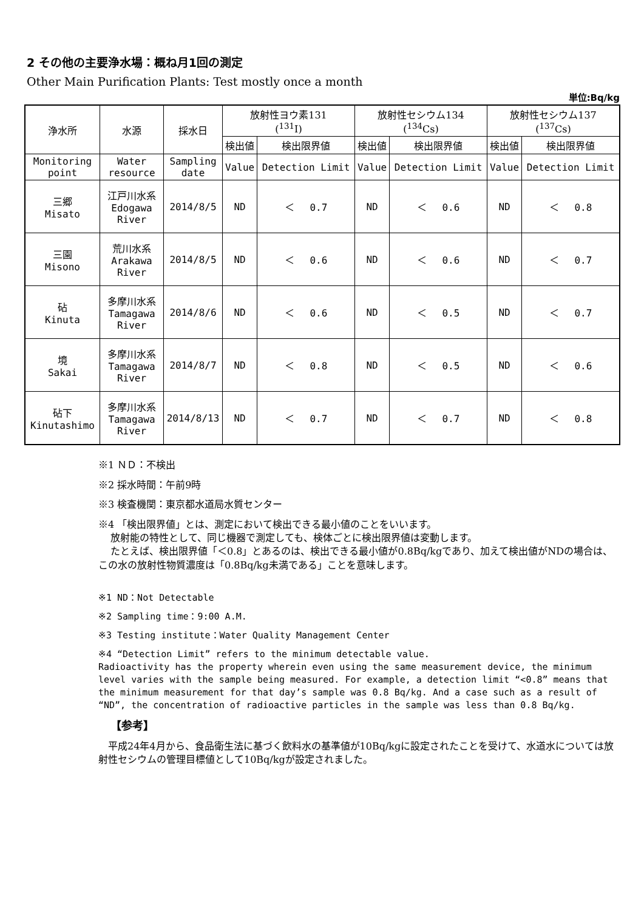2 その他の主要浄水場：概ね月1回の測定
Other Main Purification Plants: Test mostly once a month
単位:Bq/kg
| 浄水所 | 水源 | 採水日 | 放射性ヨウ素131 (<sup>131</sup>I) | | 放射性セシウム134 (<sup>134</sup>Cs) | | 放射性セシウム137 (<sup>137</sup>Cs) | |
| --- | --- | --- | --- | --- | --- | --- | --- | --- |
| | | | 検出値 | 検出限界値 | 検出値 | 検出限界値 | 検出値 | 検出限界値 |
| Monitoring point | Water resource | Sampling date | Value | Detection Limit | Value | Detection Limit | Value | Detection Limit |
| 三郷 Misato | 江戸川水系 Edogawa River | 2014/8/5 | ND | ＜ 0.7 | ND | ＜ 0.6 | ND | ＜ 0.8 |
| 三園 Misono | 荒川水系 Arakawa River | 2014/8/5 | ND | ＜ 0.6 | ND | ＜ 0.6 | ND | ＜ 0.7 |
| 砧 Kinuta | 多摩川水系 Tamagawa River | 2014/8/6 | ND | ＜ 0.6 | ND | ＜ 0.5 | ND | ＜ 0.7 |
| 境 Sakai | 多摩川水系 Tamagawa River | 2014/8/7 | ND | ＜ 0.8 | ND | ＜ 0.5 | ND | ＜ 0.6 |
| 砧下 Kinutashimo | 多摩川水系 Tamagawa River | 2014/8/13 | ND | ＜ 0.7 | ND | ＜ 0.7 | ND | ＜ 0.8 |
※1 ＮＤ：不検出
※2 採水時間：午前9時
※3 検査機関：東京都水道局水質センター
※4 「検出限界値」とは、測定において検出できる最小値のことをいいます。
放射能の特性として、同じ機器で測定しても、検体ごとに検出限界値は変動します。
たとえば、検出限界値「＜0.8」とあるのは、検出できる最小値が0.8Bq/kgであり、加えて検出値がNDの場合は、この水の放射性物質濃度は「0.8Bq/kg未満である」ことを意味します。
※1 ND：Not Detectable
※2 Sampling time：9:00 A.M.
※3 Testing institute：Water Quality Management Center
※4 “Detection Limit” refers to the minimum detectable value.
Radioactivity has the property wherein even using the same measurement device, the minimum level varies with the sample being measured. For example, a detection limit “<0.8” means that the minimum measurement for that day’s sample was 0.8 Bq/kg. And a case such as a result of “ND”, the concentration of radioactive particles in the sample was less than 0.8 Bq/kg.
【参考】
　平成24年4月から、食品衛生法に基づく飲料水の基準値が10Bq/kgに設定されたことを受けて、水道水については放射性セシウムの管理目標値として10Bq/kgが設定されました。